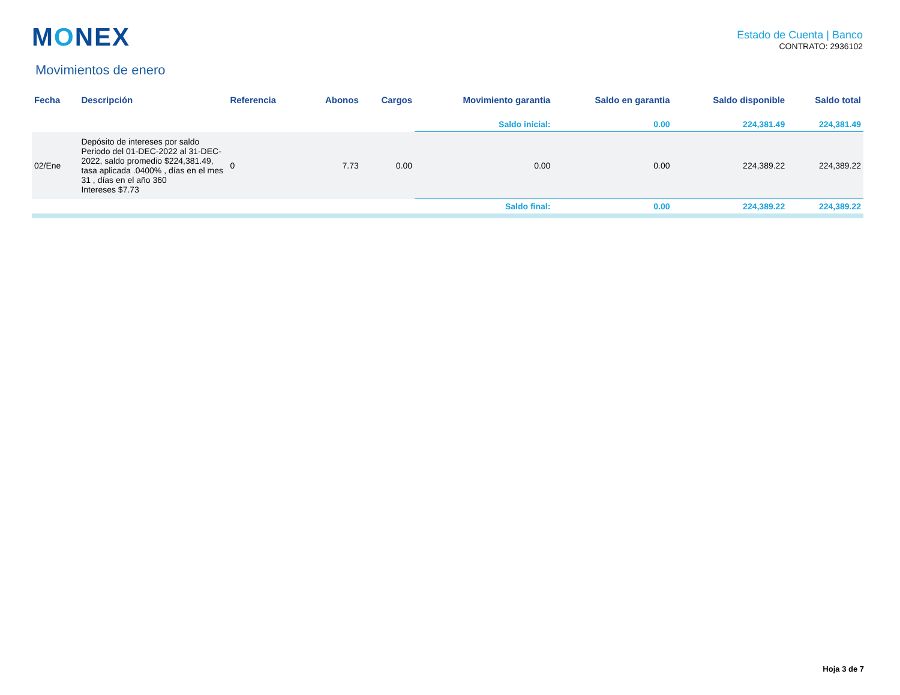MONEX
Estado de Cuenta | Banco
CONTRATO: 2936102
Movimientos de enero
| Fecha | Descripción | Referencia | Abonos | Cargos | Movimiento garantia | Saldo en garantia | Saldo disponible | Saldo total |
| --- | --- | --- | --- | --- | --- | --- | --- | --- |
| | | | | | Saldo inicial: | 0.00 | 224,381.49 | 224,381.49 |
| 02/Ene | Depósito de intereses por saldo Periodo del 01-DEC-2022 al 31-DEC-2022, saldo promedio $224,381.49, tasa aplicada .0400% , días en el mes 31 , días en el año 360 Intereses $7.73 | 0 | 7.73 | 0.00 | 0.00 | 0.00 | 224,389.22 | 224,389.22 |
| | | | | | Saldo final: | 0.00 | 224,389.22 | 224,389.22 |
Hoja 3 de 7